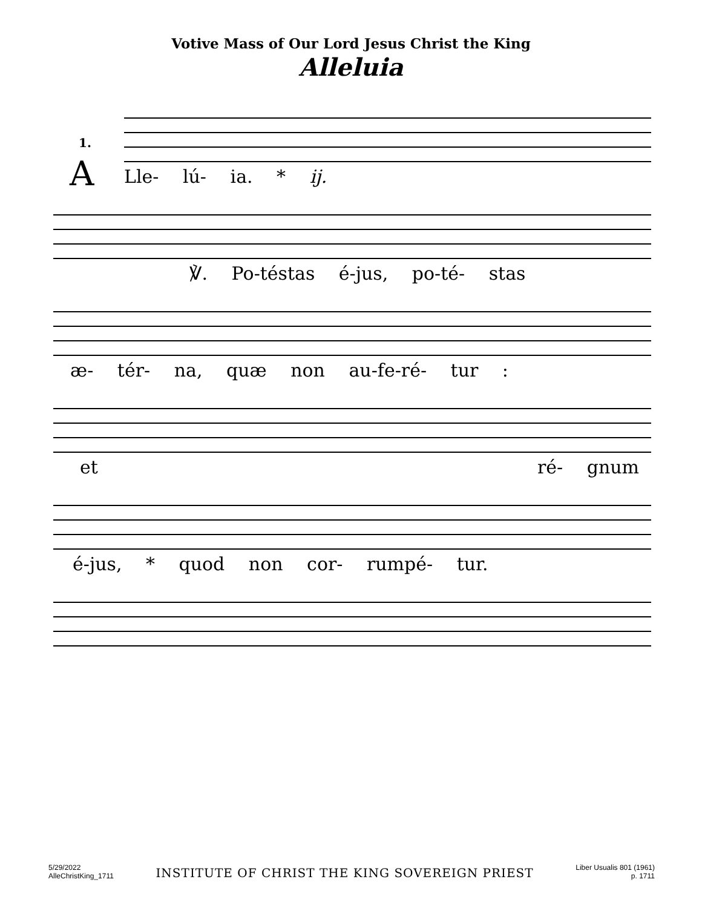Votive Mass of Our Lord Jesus Christ the King
Alleluia
1.
A Lle- lú- ia. * ij.
℣. Po-téstas é-jus, po-té- stas
æ- tér- na, quæ non au-fe-ré- tur :
et ré- gnum
é-jus, * quod non cor- rumpé- tur.
5/29/2022
AlleChristKing_1711
INSTITUTE OF CHRIST THE KING SOVEREIGN PRIEST
Liber Usualis 801 (1961)
p. 1711